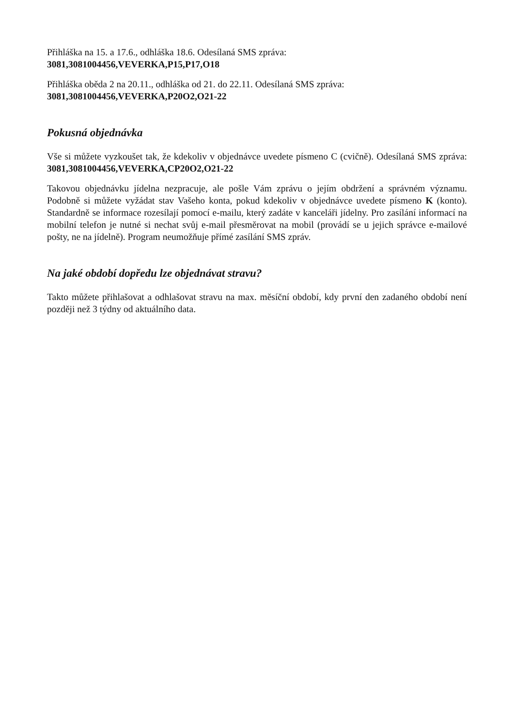Přihláška na 15. a 17.6., odhláška 18.6. Odesílaná SMS zpráva:
3081,3081004456,VEVERKA,P15,P17,O18
Přihláška oběda 2 na 20.11., odhláška od 21. do 22.11. Odesílaná SMS zpráva:
3081,3081004456,VEVERKA,P20O2,O21-22
Pokusná objednávka
Vše si můžete vyzkoušet tak, že kdekoliv v objednávce uvedete písmeno C (cvičně). Odesílaná SMS zpráva: 3081,3081004456,VEVERKA,CP20O2,O21-22
Takovou objednávku jídelna nezpracuje, ale pošle Vám zprávu o jejím obdržení a správném významu. Podobně si můžete vyžádat stav Vašeho konta, pokud kdekoliv v objednávce uvedete písmeno K (konto). Standardně se informace rozesílají pomocí e-mailu, který zadáte v kanceláři jídelny. Pro zasílání informací na mobilní telefon je nutné si nechat svůj e-mail přesměrovat na mobil (provádí se u jejich správce e-mailové pošty, ne na jídelně). Program neumožňuje přímé zasílání SMS zpráv.
Na jaké období dopředu lze objednávat stravu?
Takto můžete přihlašovat a odhlašovat stravu na max. měsíční období, kdy první den zadaného období není později než 3 týdny od aktuálního data.